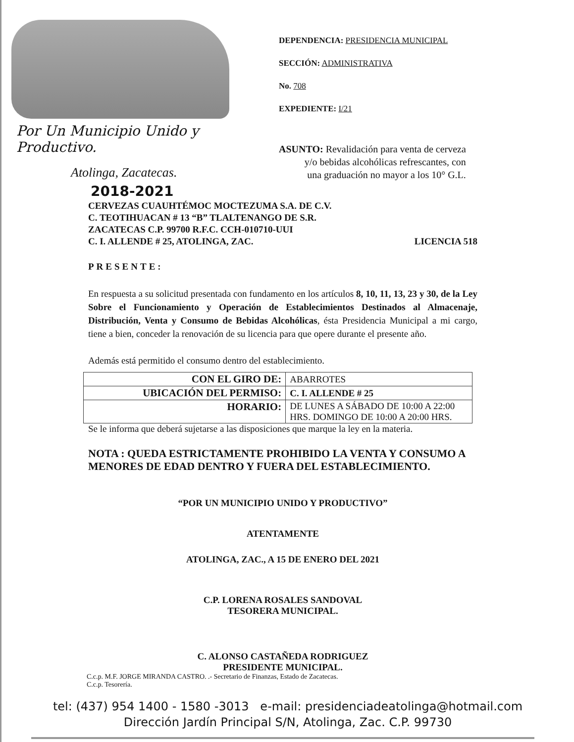Por Un Municipio Unido y Productivo.
Atolinga, Zacatecas.
2018-2021
DEPENDENCIA: PRESIDENCIA MUNICIPAL
SECCIÓN: ADMINISTRATIVA
No. 708
EXPEDIENTE: I/21
ASUNTO: Revalidación para venta de cerveza
y/o bebidas alcohólicas refrescantes, con
una graduación no mayor a los 10° G.L.
CERVEZAS CUAUHTÉMOC MOCTEZUMA S.A. DE C.V.
C. TEOTIHUACAN # 13 “B” TLALTENANGO DE S.R.
ZACATECAS C.P. 99700 R.F.C. CCH-010710-UUI
C. I. ALLENDE # 25, ATOLINGA, ZAC. LICENCIA 518
PRESENTE:
En respuesta a su solicitud presentada con fundamento en los artículos 8, 10, 11, 13, 23 y 30, de la Ley Sobre el Funcionamiento y Operación de Establecimientos Destinados al Almacenaje, Distribución, Venta y Consumo de Bebidas Alcohólicas, ésta Presidencia Municipal a mi cargo, tiene a bien, conceder la renovación de su licencia para que opere durante el presente año.
Además está permitido el consumo dentro del establecimiento.
| CON EL GIRO DE: | ABARROTES |
| UBICACIÓN DEL PERMISO: | C. I. ALLENDE # 25 |
| HORARIO: | DE LUNES A SÁBADO DE 10:00 A 22:00 HRS. DOMINGO DE 10:00 A 20:00 HRS. |
Se le informa que deberá sujetarse a las disposiciones que marque la ley en la materia.
NOTA : QUEDA ESTRICTAMENTE PROHIBIDO LA VENTA Y CONSUMO A MENORES DE EDAD DENTRO Y FUERA DEL ESTABLECIMIENTO.
“POR UN MUNICIPIO UNIDO Y PRODUCTIVO”
ATENTAMENTE
ATOLINGA, ZAC., A 15 DE ENERO DEL 2021
C.P. LORENA ROSALES SANDOVAL
TESORERA MUNICIPAL.
C. ALONSO CASTAÑEDA RODRIGUEZ
PRESIDENTE MUNICIPAL.
C.c.p. M.F. JORGE MIRANDA CASTRO. .- Secretario de Finanzas, Estado de Zacatecas.
C.c.p. Tesorería.
tel: (437) 954 1400 - 1580 -3013 e-mail: presidenciadeatolinga@hotmail.com
Dirección Jardín Principal S/N, Atolinga, Zac. C.P. 99730